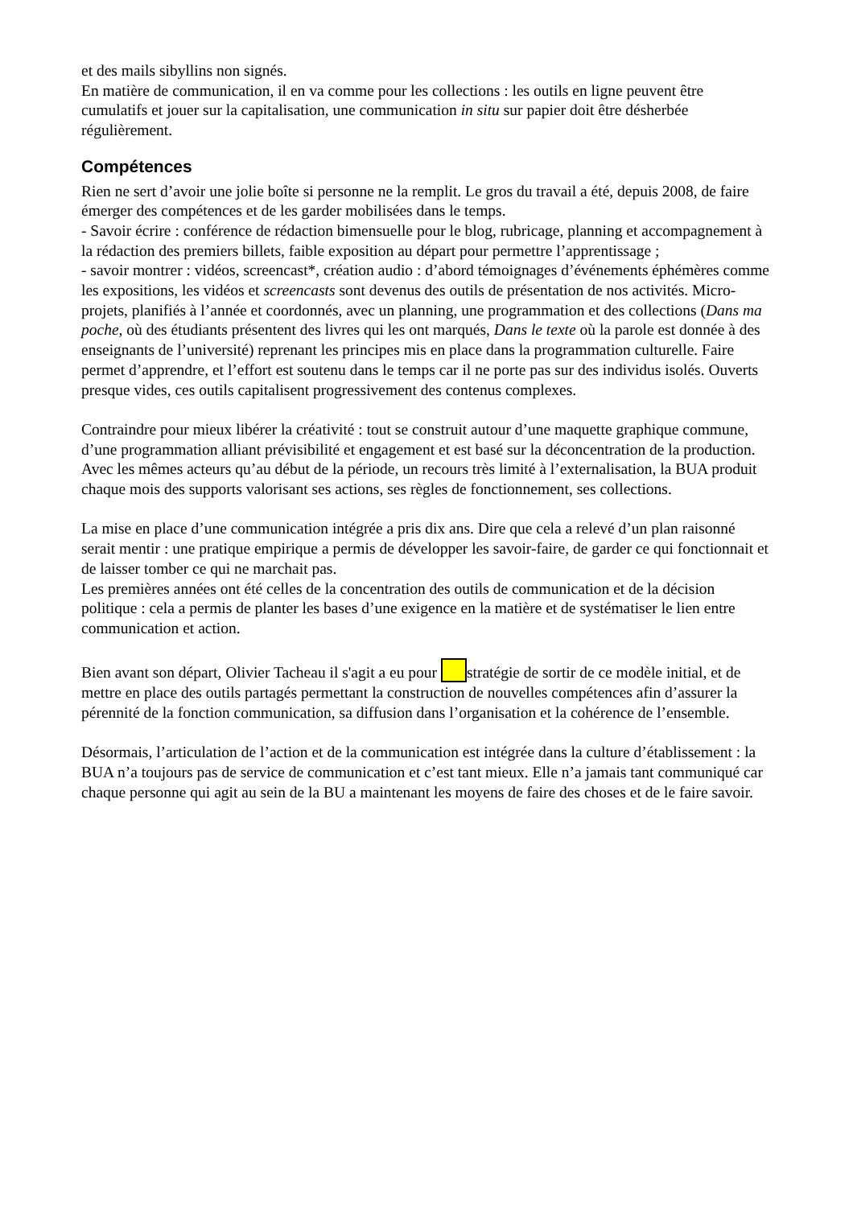et des mails sibyllins non signés.
En matière de communication, il en va comme pour les collections : les outils en ligne peuvent être cumulatifs et jouer sur la capitalisation, une communication in situ sur papier doit être désherbée régulièrement.
Compétences
Rien ne sert d’avoir une jolie boîte si personne ne la remplit. Le gros du travail a été, depuis 2008, de faire émerger des compétences et de les garder mobilisées dans le temps.
- Savoir écrire : conférence de rédaction bimensuelle pour le blog, rubricage, planning et accompagnement à la rédaction des premiers billets, faible exposition au départ pour permettre l’apprentissage ;
- savoir montrer : vidéos, screencast*, création audio : d’abord témoignages d’événements éphémères comme les expositions, les vidéos et screencasts sont devenus des outils de présentation de nos activités. Micro-projets, planifiés à l’année et coordonnés, avec un planning, une programmation et des collections (Dans ma poche, où des étudiants présentent des livres qui les ont marqués, Dans le texte où la parole est donnée à des enseignants de l’université) reprenant les principes mis en place dans la programmation culturelle. Faire permet d’apprendre, et l’effort est soutenu dans le temps car il ne porte pas sur des individus isolés. Ouverts presque vides, ces outils capitalisent progressivement des contenus complexes.
Contraindre pour mieux libérer la créativité : tout se construit autour d’une maquette graphique commune, d’une programmation alliant prévisibilité et engagement et est basé sur la déconcentration de la production.
Avec les mêmes acteurs qu’au début de la période, un recours très limité à l’externalisation, la BUA produit chaque mois des supports valorisant ses actions, ses règles de fonctionnement, ses collections.
La mise en place d’une communication intégrée a pris dix ans. Dire que cela a relevé d’un plan raisonné serait mentir : une pratique empirique a permis de développer les savoir-faire, de garder ce qui fonctionnait et de laisser tomber ce qui ne marchait pas.
Les premières années ont été celles de la concentration des outils de communication et de la décision politique : cela a permis de planter les bases d’une exigence en la matière et de systématiser le lien entre communication et action.
Bien avant son départ, Olivier Tacheau il s'agit a eu pour stratégie de sortir de ce modèle initial, et de mettre en place des outils partagés permettant la construction de nouvelles compétences afin d’assurer la pérennité de la fonction communication, sa diffusion dans l’organisation et la cohérence de l’ensemble.
Désormais, l’articulation de l’action et de la communication est intégrée dans la culture d’établissement : la BUA n’a toujours pas de service de communication et c’est tant mieux. Elle n’a jamais tant communiqué car chaque personne qui agit au sein de la BU a maintenant les moyens de faire des choses et de le faire savoir.